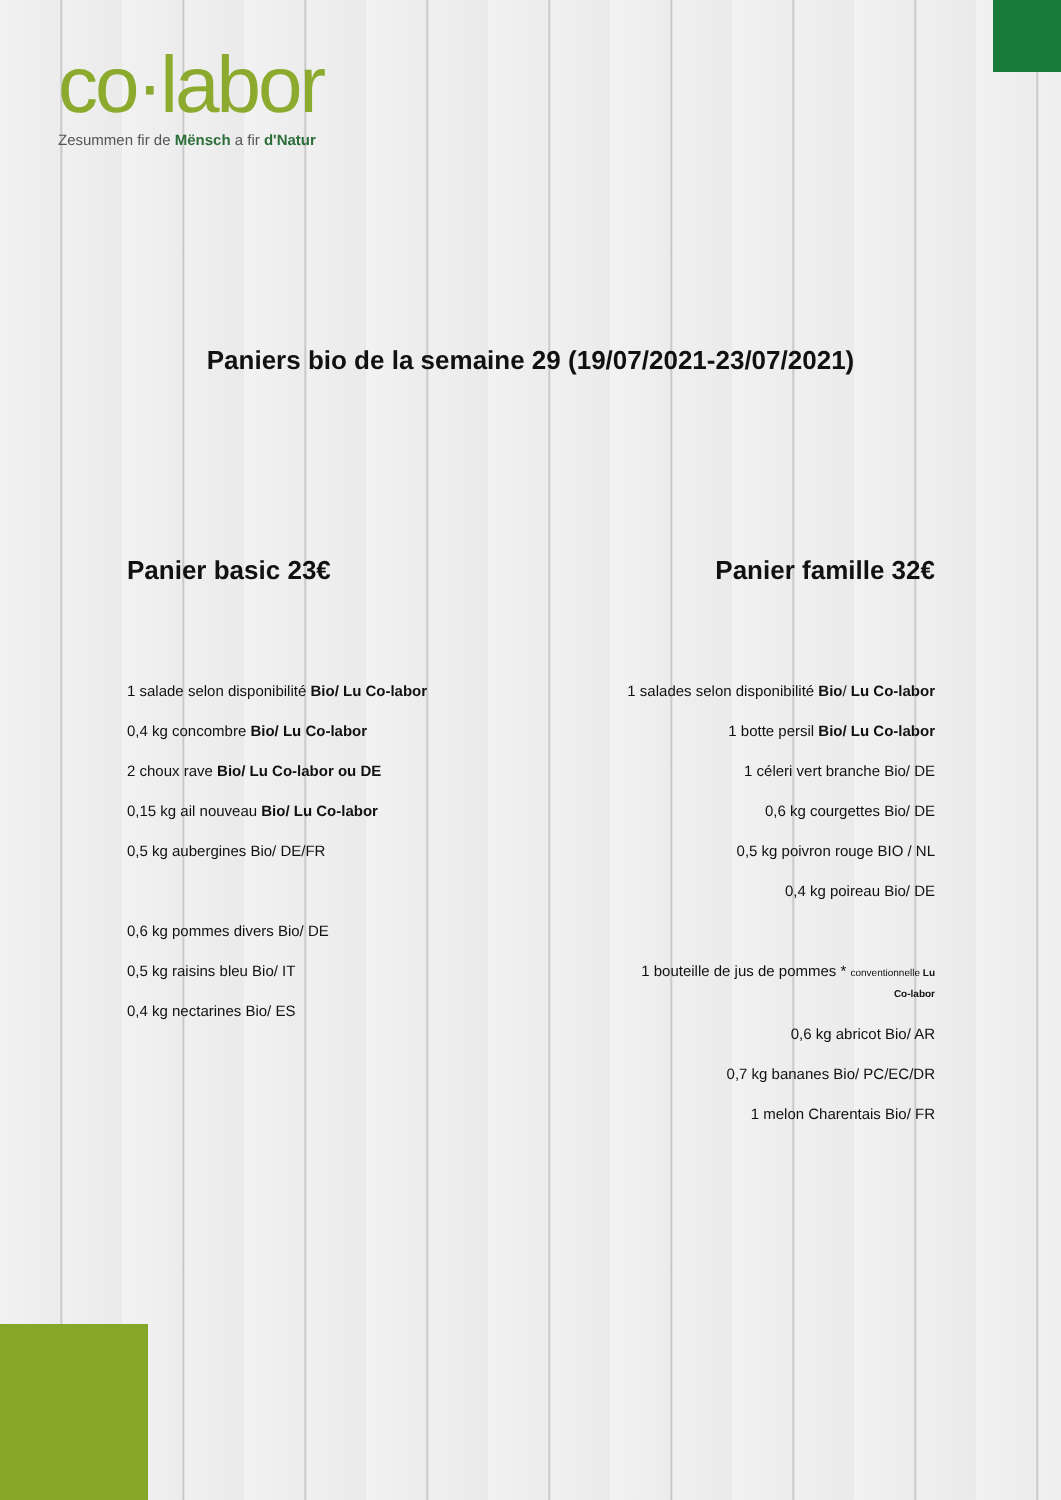co·labor
Zesummen fir de Mënsch a fir d'Natur
Paniers bio de la semaine 29 (19/07/2021-23/07/2021)
Panier basic 23€
1 salade selon disponibilité Bio/ Lu Co-labor
0,4 kg concombre Bio/ Lu Co-labor
2 choux rave Bio/ Lu Co-labor ou DE
0,15 kg ail nouveau Bio/ Lu Co-labor
0,5 kg aubergines Bio/ DE/FR
0,6 kg pommes divers Bio/ DE
0,5 kg raisins bleu Bio/ IT
0,4 kg nectarines Bio/ ES
Panier famille 32€
1 salades selon disponibilité Bio/ Lu Co-labor
1 botte persil Bio/ Lu Co-labor
1 céleri vert branche Bio/ DE
0,6 kg courgettes Bio/ DE
0,5 kg poivron rouge BIO / NL
0,4 kg poireau Bio/ DE
1 bouteille de jus de pommes * conventionnelle Lu
Co-labor
0,6 kg abricot Bio/ AR
0,7 kg bananes Bio/ PC/EC/DR
1 melon Charentais Bio/ FR